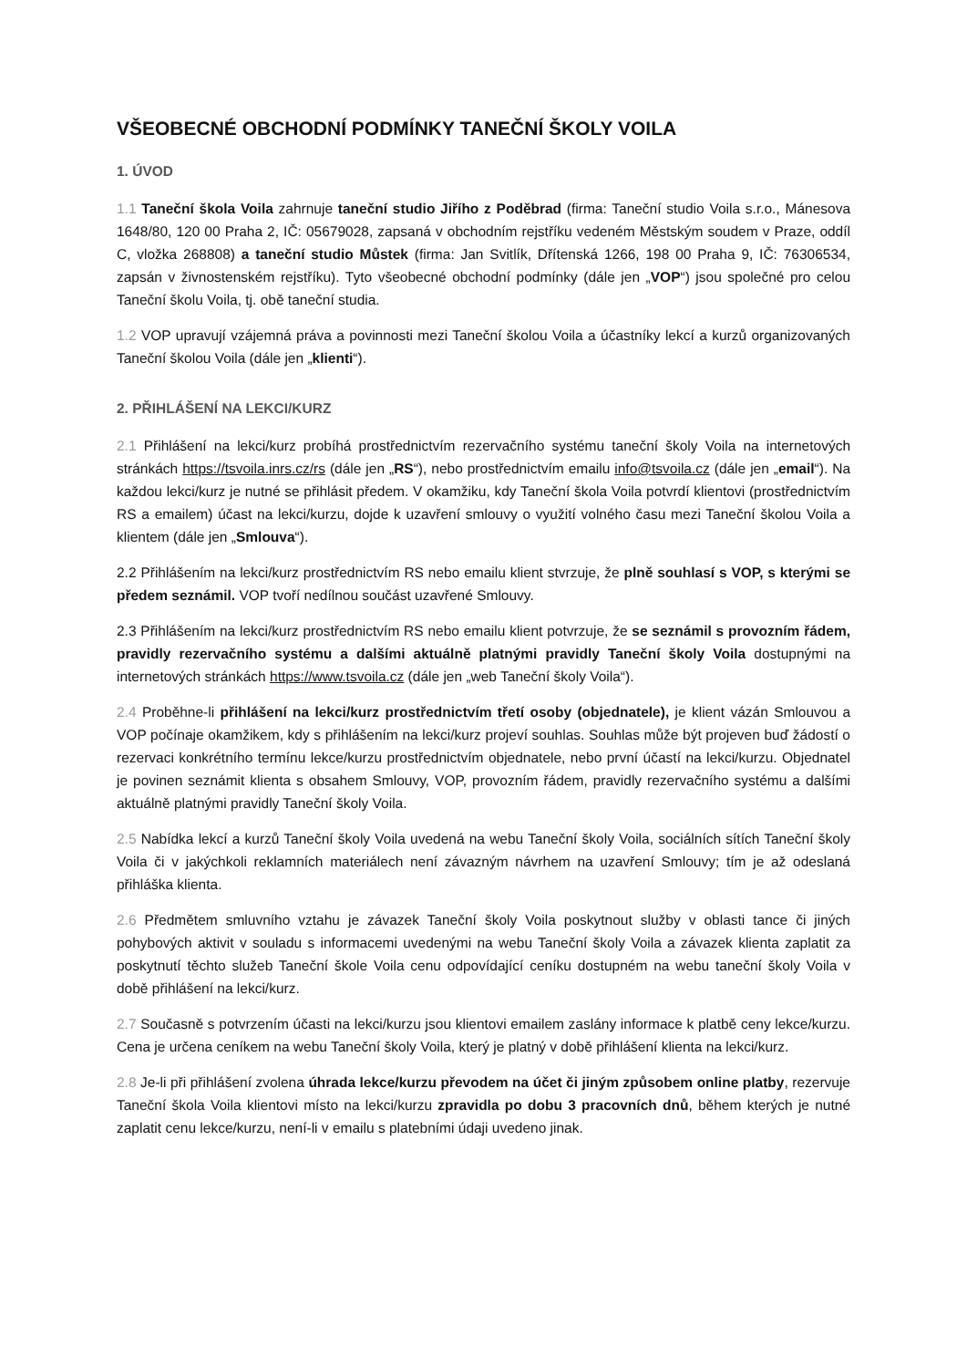VŠEOBECNÉ OBCHODNÍ PODMÍNKY TANEČNÍ ŠKOLY VOILA
1. ÚVOD
1.1 Taneční škola Voila zahrnuje taneční studio Jiřího z Poděbrad (firma: Taneční studio Voila s.r.o., Mánesova 1648/80, 120 00 Praha 2, IČ: 05679028, zapsaná v obchodním rejstříku vedeném Městským soudem v Praze, oddíl C, vložka 268808) a taneční studio Můstek (firma: Jan Svitlík, Dřítenská 1266, 198 00 Praha 9, IČ: 76306534, zapsán v živnostenském rejstříku). Tyto všeobecné obchodní podmínky (dále jen „VOP“) jsou společné pro celou Taneční školu Voila, tj. obě taneční studia.
1.2 VOP upravují vzájemná práva a povinnosti mezi Taneční školou Voila a účastníky lekcí a kurzů organizovaných Taneční školou Voila (dále jen „klienti“).
2. PŘIHLÁŠENÍ NA LEKCI/KURZ
2.1 Přihlášení na lekci/kurz probíhá prostřednictvím rezervačního systému taneční školy Voila na internetových stránkách https://tsvoila.inrs.cz/rs (dále jen „RS“), nebo prostřednictvím emailu info@tsvoila.cz (dále jen „email“). Na každou lekci/kurz je nutné se přihlásit předem. V okamžiku, kdy Taneční škola Voila potvrdí klientovi (prostřednictvím RS a emailem) účast na lekci/kurzu, dojde k uzavření smlouvy o využití volného času mezi Taneční školou Voila a klientem (dále jen „Smlouva“).
2.2 Přihlášením na lekci/kurz prostřednictvím RS nebo emailu klient stvrzuje, že plně souhlasí s VOP, s kterými se předem seznámil. VOP tvoří nedílnou součást uzavřené Smlouvy.
2.3 Přihlášením na lekci/kurz prostřednictvím RS nebo emailu klient potvrzuje, že se seznámil s provozním řádem, pravidly rezervačního systému a dalšími aktuálně platnými pravidly Taneční školy Voila dostupnými na internetových stránkách https://www.tsvoila.cz (dále jen „web Taneční školy Voila“).
2.4 Proběhne-li přihlášení na lekci/kurz prostřednictvím třetí osoby (objednatele), je klient vázán Smlouvou a VOP počínaje okamžikem, kdy s přihlášením na lekci/kurz projeví souhlas. Souhlas může být projeven buď žádostí o rezervaci konkrétního termínu lekce/kurzu prostřednictvím objednatele, nebo první účastí na lekci/kurzu. Objednatel je povinen seznámit klienta s obsahem Smlouvy, VOP, provozním řádem, pravidly rezervačního systému a dalšími aktuálně platnými pravidly Taneční školy Voila.
2.5 Nabídka lekcí a kurzů Taneční školy Voila uvedená na webu Taneční školy Voila, sociálních sítích Taneční školy Voila či v jakýchkoli reklamních materiálech není závazným návrhem na uzavření Smlouvy; tím je až odeslaná přihláška klienta.
2.6 Předmětem smluvního vztahu je závazek Taneční školy Voila poskytnout služby v oblasti tance či jiných pohybových aktivit v souladu s informacemi uvedenými na webu Taneční školy Voila a závazek klienta zaplatit za poskytnutí těchto služeb Taneční škole Voila cenu odpovídající ceníku dostupném na webu taneční školy Voila v době přihlášení na lekci/kurz.
2.7 Současně s potvrzením účasti na lekci/kurzu jsou klientovi emailem zaslány informace k platbě ceny lekce/kurzu. Cena je určena ceníkem na webu Taneční školy Voila, který je platný v době přihlášení klienta na lekci/kurz.
2.8 Je-li při přihlášení zvolena úhrada lekce/kurzu převodem na účet či jiným způsobem online platby, rezervuje Taneční škola Voila klientovi místo na lekci/kurzu zpravidla po dobu 3 pracovních dnů, během kterých je nutné zaplatit cenu lekce/kurzu, není-li v emailu s platebními údaji uvedeno jinak.